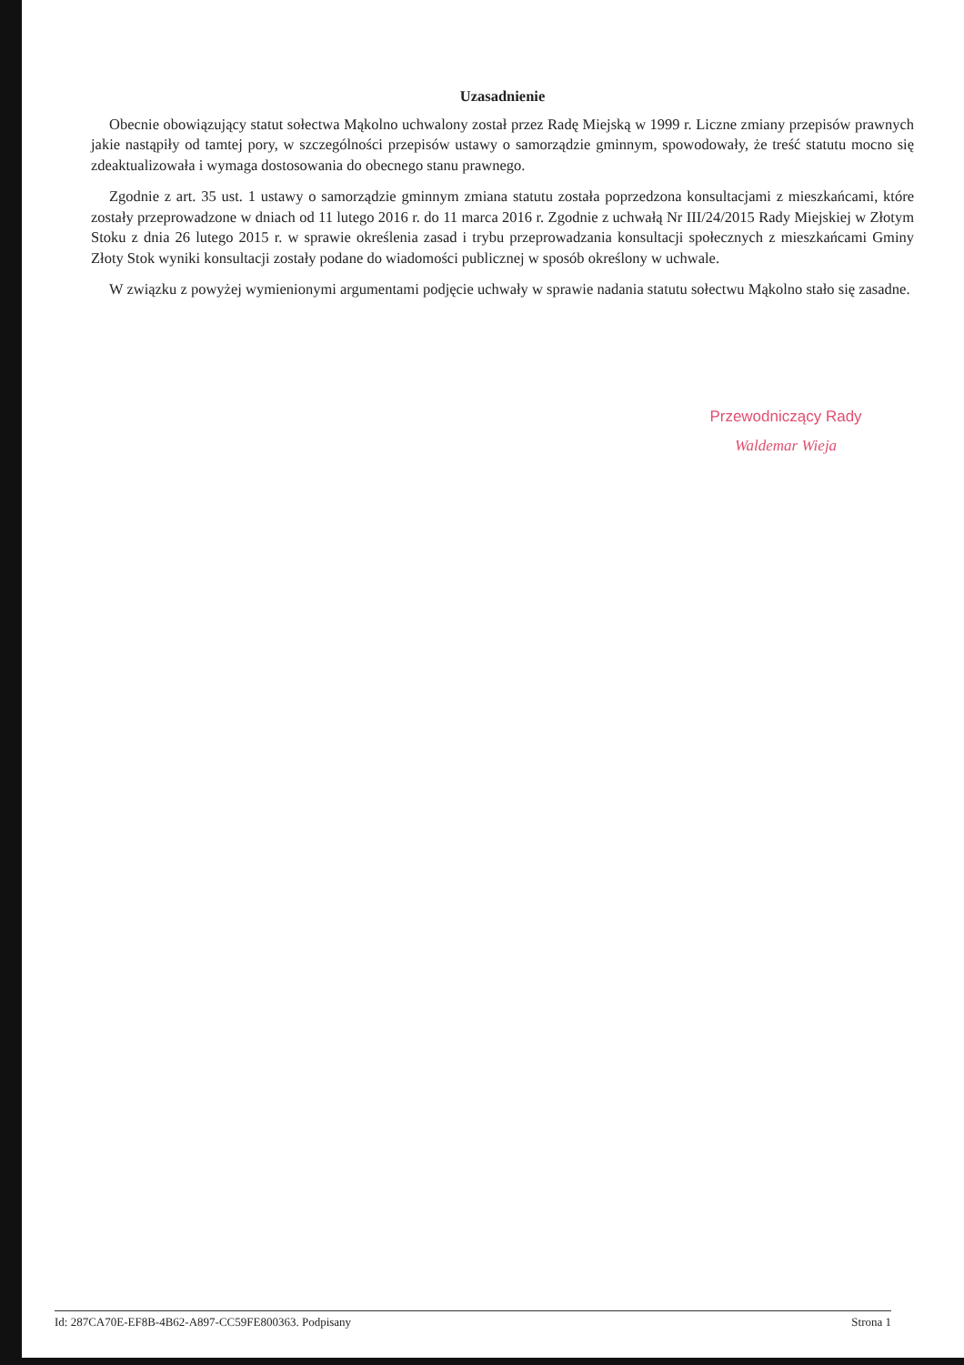Uzasadnienie
Obecnie obowiązujący statut sołectwa Mąkolno uchwalony został przez Radę Miejską w 1999 r. Liczne zmiany przepisów prawnych jakie nastąpiły od tamtej pory, w szczególności przepisów ustawy o samorządzie gminnym, spowodowały, że treść statutu mocno się zdeaktualizowała i wymaga dostosowania do obecnego stanu prawnego.
Zgodnie z art. 35 ust. 1 ustawy o samorządzie gminnym zmiana statutu została poprzedzona konsultacjami z mieszkańcami, które zostały przeprowadzone w dniach od 11 lutego 2016 r. do 11 marca 2016 r. Zgodnie z uchwałą Nr III/24/2015 Rady Miejskiej w Złotym Stoku z dnia 26 lutego 2015 r. w sprawie określenia zasad i trybu przeprowadzania konsultacji społecznych z mieszkańcami Gminy Złoty Stok wyniki konsultacji zostały podane do wiadomości publicznej w sposób określony w uchwale.
W związku z powyżej wymienionymi argumentami podjęcie uchwały w sprawie nadania statutu sołectwu Mąkolno stało się zasadne.
Przewodniczący Rady
Waldemar Wieja
Id: 287CA70E-EF8B-4B62-A897-CC59FE800363. Podpisany Strona 1